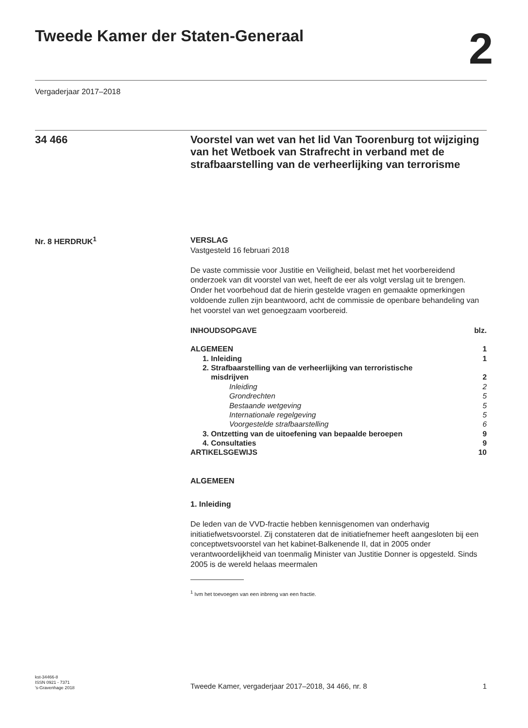Tweede Kamer der Staten-Generaal
2
Vergaderjaar 2017–2018
34 466
Voorstel van wet van het lid Van Toorenburg tot wijziging van het Wetboek van Strafrecht in verband met de strafbaarstelling van de verheerlijking van terrorisme
Nr. 8 HERDRUK<sup>1</sup>
VERSLAG
Vastgesteld 16 februari 2018
De vaste commissie voor Justitie en Veiligheid, belast met het voorbereidend onderzoek van dit voorstel van wet, heeft de eer als volgt verslag uit te brengen. Onder het voorbehoud dat de hierin gestelde vragen en gemaakte opmerkingen voldoende zullen zijn beantwoord, acht de commissie de openbare behandeling van het voorstel van wet genoegzaam voorbereid.
| INHOUDSOPGAVE | blz. |
| ALGEMEEN | 1 |
| 1. Inleiding | 1 |
| 2. Strafbaarstelling van de verheerlijking van terroristische misdrijven | 2 |
| Inleiding | 2 |
| Grondrechten | 5 |
| Bestaande wetgeving | 5 |
| Internationale regelgeving | 5 |
| Voorgestelde strafbaarstelling | 6 |
| 3. Ontzetting van de uitoefening van bepaalde beroepen | 9 |
| 4. Consultaties | 9 |
| ARTIKELSGEWIJS | 10 |
ALGEMEEN
1. Inleiding
De leden van de VVD-fractie hebben kennisgenomen van onderhavig initiatiefwetsvoorstel. Zij constateren dat de initiatiefnemer heeft aangesloten bij een conceptwetsvoorstel van het kabinet-Balkenende II, dat in 2005 onder verantwoordelijkheid van toenmalig Minister van Justitie Donner is opgesteld. Sinds 2005 is de wereld helaas meermalen
<sup>1</sup> Ivm het toevoegen van een inbreng van een fractie.
kst-34466-8
ISSN 0921 - 7371
’s-Gravenhage 2018
Tweede Kamer, vergaderjaar 2017–2018, 34 466, nr. 8
1